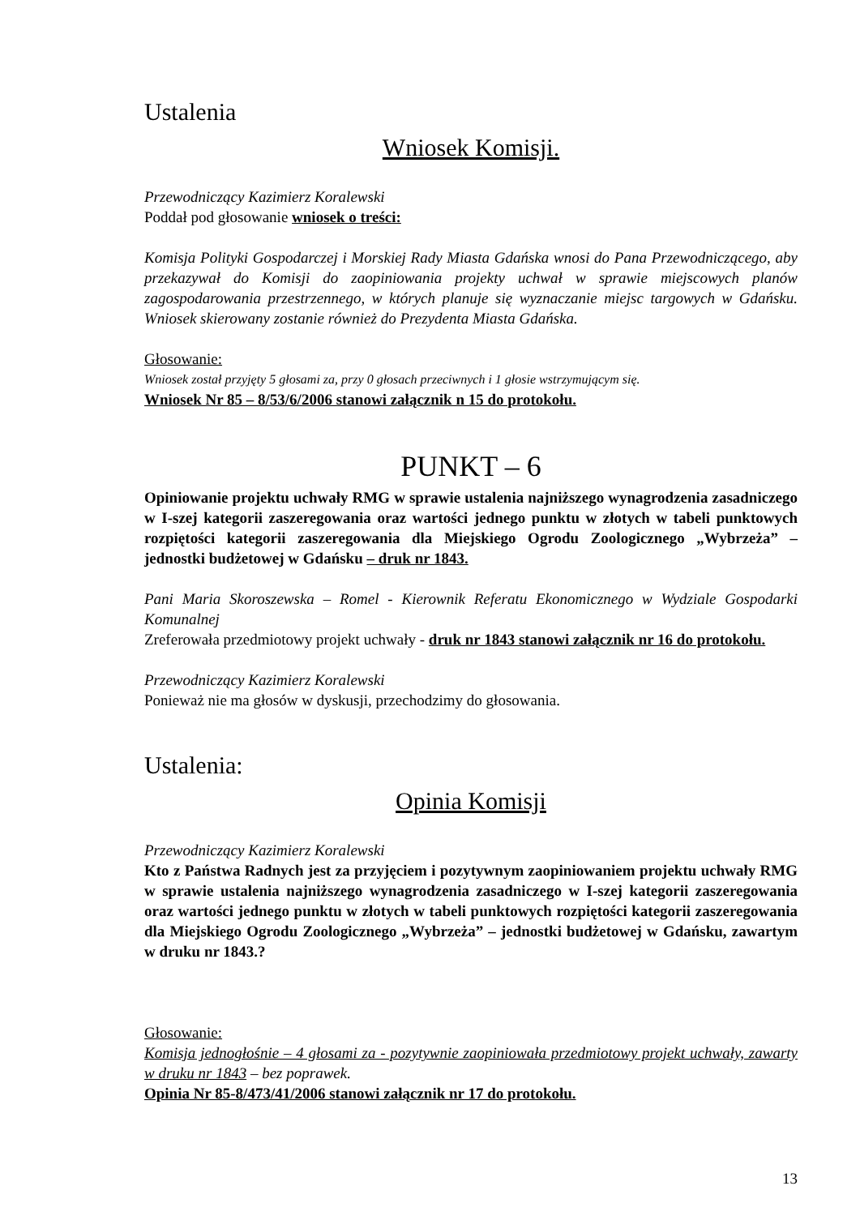Ustalenia
Wniosek Komisji.
Przewodniczący Kazimierz Koralewski
Poddał pod głosowanie wniosek o treści:
Komisja Polityki Gospodarczej i Morskiej Rady Miasta Gdańska wnosi do Pana Przewodniczącego, aby przekazywał do Komisji do zaopiniowania projekty uchwał w sprawie miejscowych planów zagospodarowania przestrzennego, w których planuje się wyznaczanie miejsc targowych w Gdańsku. Wniosek skierowany zostanie również do Prezydenta Miasta Gdańska.
Głosowanie:
Wniosek został przyjęty 5 głosami za, przy 0 głosach przeciwnych i 1 głosie wstrzymującym się.
Wniosek Nr 85 – 8/53/6/2006 stanowi załącznik n 15 do protokołu.
PUNKT – 6
Opiniowanie projektu uchwały RMG w sprawie ustalenia najniższego wynagrodzenia zasadniczego w I-szej kategorii zaszeregowania oraz wartości jednego punktu w złotych w tabeli punktowych rozpiętości kategorii zaszeregowania dla Miejskiego Ogrodu Zoologicznego „Wybrzeża” – jednostki budżetowej w Gdańsku – druk nr 1843.
Pani Maria Skoroszewska – Romel - Kierownik Referatu Ekonomicznego w Wydziale Gospodarki Komunalnej
Zreferowała przedmiotowy projekt uchwały - druk nr 1843 stanowi załącznik nr 16 do protokołu.
Przewodniczący Kazimierz Koralewski
Ponieważ nie ma głosów w dyskusji, przechodzimy do głosowania.
Ustalenia:
Opinia Komisji
Przewodniczący Kazimierz Koralewski
Kto z Państwa Radnych jest za przyjęciem i pozytywnym zaopiniowaniem projektu uchwały RMG w sprawie ustalenia najniższego wynagrodzenia zasadniczego w I-szej kategorii zaszeregowania oraz wartości jednego punktu w złotych w tabeli punktowych rozpiętości kategorii zaszeregowania dla Miejskiego Ogrodu Zoologicznego „Wybrzeża” – jednostki budżetowej w Gdańsku, zawartym w druku nr 1843.?
Głosowanie:
Komisja jednogłośnie – 4 głosami za - pozytywnie zaopiniowała przedmiotowy projekt uchwały, zawarty w druku nr 1843 – bez poprawek.
Opinia Nr 85-8/473/41/2006 stanowi załącznik nr 17 do protokołu.
13